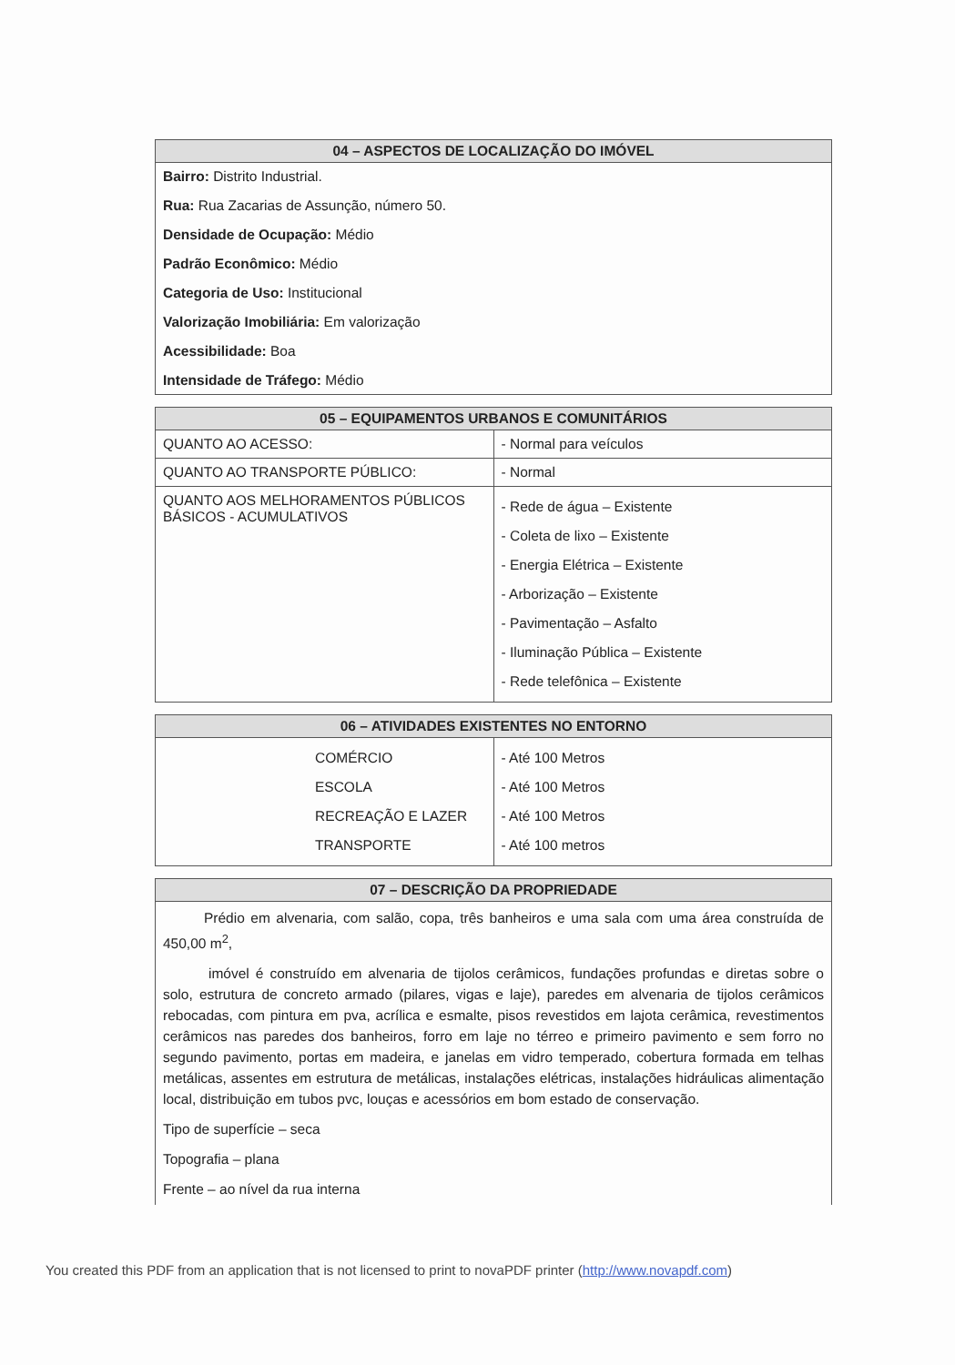| 04 – ASPECTOS DE LOCALIZAÇÃO DO IMÓVEL |
| --- |
Bairro: Distrito Industrial.
Rua: Rua Zacarias de Assunção, número 50.
Densidade de Ocupação: Médio
Padrão Econômico: Médio
Categoria de Uso: Institucional
Valorização Imobiliária: Em valorização
Acessibilidade: Boa
Intensidade de Tráfego: Médio
| 05 – EQUIPAMENTOS URBANOS E COMUNITÁRIOS | |
| --- | --- |
| QUANTO AO ACESSO: | - Normal para veículos |
| QUANTO AO TRANSPORTE PÚBLICO: | - Normal |
| QUANTO AOS MELHORAMENTOS PÚBLICOS BÁSICOS - ACUMULATIVOS | - Rede de água – Existente - Coleta de lixo – Existente - Energia Elétrica – Existente - Arborização – Existente - Pavimentação – Asfalto - Iluminação Pública – Existente - Rede telefônica – Existente |
| 06 – ATIVIDADES EXISTENTES NO ENTORNO | |
| --- | --- |
| COMÉRCIO ESCOLA RECREAÇÃO E LAZER TRANSPORTE | - Até 100 Metros - Até 100 Metros - Até 100 Metros - Até 100 metros |
| 07 – DESCRIÇÃO DA PROPRIEDADE |
| --- |
Prédio em alvenaria, com salão, copa, três banheiros e uma sala com uma área construída de 450,00 m<sup>2</sup>,
imóvel é construído em alvenaria de tijolos cerâmicos, fundações profundas e diretas sobre o solo, estrutura de concreto armado (pilares, vigas e laje), paredes em alvenaria de tijolos cerâmicos rebocadas, com pintura em pva, acrílica e esmalte, pisos revestidos em lajota cerâmica, revestimentos cerâmicos nas paredes dos banheiros, forro em laje no térreo e primeiro pavimento e sem forro no segundo pavimento, portas em madeira, e janelas em vidro temperado, cobertura formada em telhas metálicas, assentes em estrutura de metálicas, instalações elétricas, instalações hidráulicas alimentação local, distribuição em tubos pvc, louças e acessórios em bom estado de conservação.
Tipo de superfície – seca
Topografia – plana
Frente – ao nível da rua interna
You created this PDF from an application that is not licensed to print to novaPDF printer (http://www.novapdf.com)